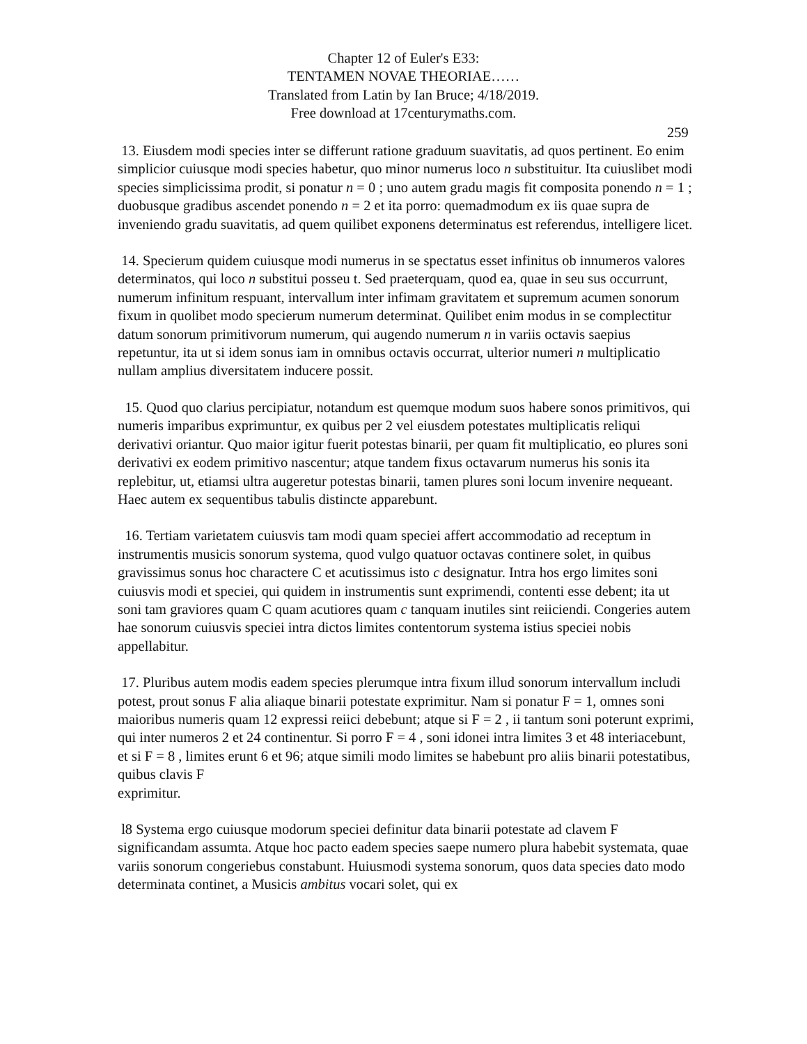Chapter 12 of Euler's E33:
TENTAMEN NOVAE THEORIAE……
Translated from Latin by Ian Bruce; 4/18/2019.
Free download at 17centurymaths.com.
259
13. Eiusdem modi species inter se differunt ratione graduum suavitatis, ad quos pertinent. Eo enim simplicior cuiusque modi species habetur, quo minor numerus loco n substituitur. Ita cuiuslibet modi species simplicissima prodit, si ponatur n = 0 ; uno autem gradu magis fit composita ponendo n = 1 ; duobusque gradibus ascendet ponendo n = 2 et ita porro: quemadmodum ex iis quae supra de inveniendo gradu suavitatis, ad quem quilibet exponens determinatus est referendus, intelligere licet.
14. Specierum quidem cuiusque modi numerus in se spectatus esset infinitus ob innumeros valores determinatos, qui loco n substitui posseu t. Sed praeterquam, quod ea, quae in seu sus occurrunt, numerum infinitum respuant, intervallum inter infimam gravitatem et supremum acumen sonorum fixum in quolibet modo specierum numerum determinat. Quilibet enim modus in se complectitur datum sonorum primitivorum numerum, qui augendo numerum n in variis octavis saepius repetuntur, ita ut si idem sonus iam in omnibus octavis occurrat, ulterior numeri n multiplicatio nullam amplius diversitatem inducere possit.
15. Quod quo clarius percipiatur, notandum est quemque modum suos habere sonos primitivos, qui numeris imparibus exprimuntur, ex quibus per 2 vel eiusdem potestates multiplicatis reliqui derivativi oriantur. Quo maior igitur fuerit potestas binarii, per quam fit multiplicatio, eo plures soni derivativi ex eodem primitivo nascentur; atque tandem fixus octavarum numerus his sonis ita replebitur, ut, etiamsi ultra augeretur potestas binarii, tamen plures soni locum invenire nequeant. Haec autem ex sequentibus tabulis distincte apparebunt.
16. Tertiam varietatem cuiusvis tam modi quam speciei affert accommodatio ad receptum in instrumentis musicis sonorum systema, quod vulgo quatuor octavas continere solet, in quibus gravissimus sonus hoc charactere C et acutissimus isto c designatur. Intra hos ergo limites soni cuiusvis modi et speciei, qui quidem in instrumentis sunt exprimendi, contenti esse debent; ita ut soni tam graviores quam C quam acutiores quam c tanquam inutiles sint reiiciendi. Congeries autem hae sonorum cuiusvis speciei intra dictos limites contentorum systema istius speciei nobis appellabitur.
17. Pluribus autem modis eadem species plerumque intra fixum illud sonorum intervallum includi potest, prout sonus F alia aliaque binarii potestate exprimitur. Nam si ponatur F = 1, omnes soni maioribus numeris quam 12 expressi reiici debebunt; atque si F = 2 , ii tantum soni poterunt exprimi, qui inter numeros 2 et 24 continentur. Si porro F = 4 , soni idonei intra limites 3 et 48 interiacebunt, et si F = 8 , limites erunt 6 et 96; atque simili modo limites se habebunt pro aliis binarii potestatibus, quibus clavis F
exprimitur.
l8 Systema ergo cuiusque modorum speciei definitur data binarii potestate ad clavem F significandam assumta. Atque hoc pacto eadem species saepe numero plura habebit systemata, quae variis sonorum congeriebus constabunt. Huiusmodi systema sonorum, quos data species dato modo determinata continet, a Musicis ambitus vocari solet, qui ex